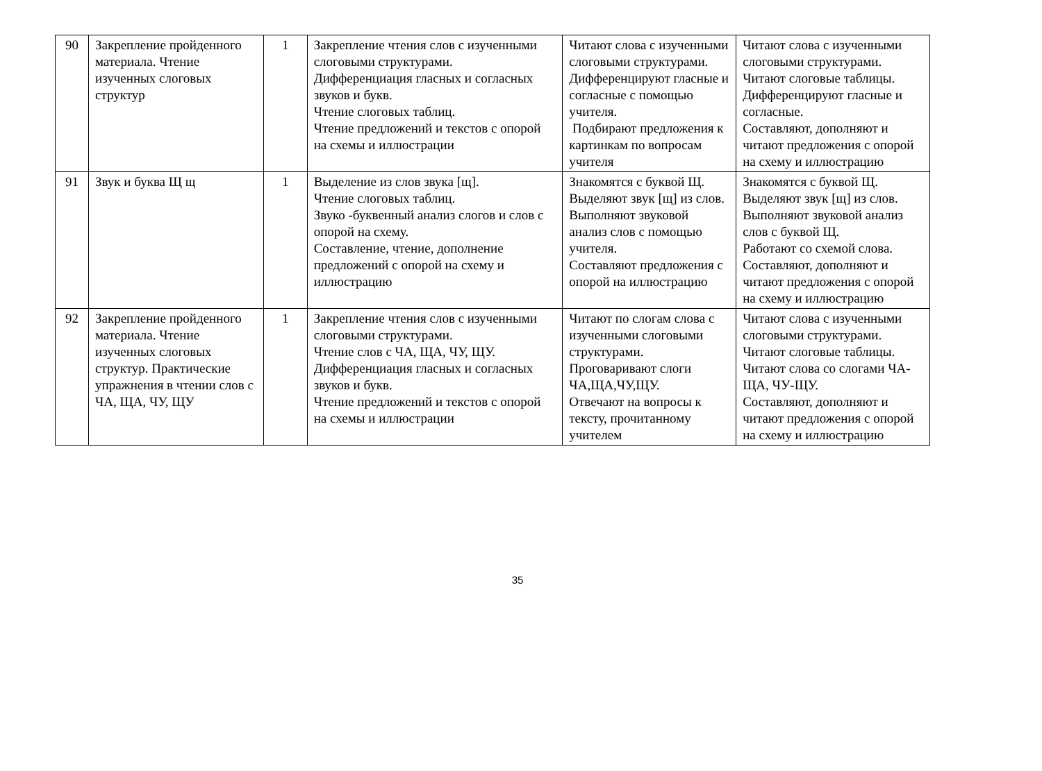| 90 | Закрепление пройденного материала. Чтение изученных слоговых структур | 1 | Закрепление чтения слов с изученными слоговыми структурами. Дифференциация гласных и согласных звуков и букв. Чтение слоговых таблиц. Чтение предложений и текстов с опорой на схемы и иллюстрации | Читают слова с изученными слоговыми структурами. Дифференцируют гласные и согласные с помощью учителя. Подбирают предложения к картинкам по вопросам учителя | Читают слова с изученными слоговыми структурами. Читают слоговые таблицы. Дифференцируют гласные и согласные. Составляют, дополняют и читают предложения с опорой на схему и иллюстрацию |
| 91 | Звук и буква Щ щ | 1 | Выделение из слов звука [щ]. Чтение слоговых таблиц. Звуко -буквенный анализ слогов и слов с опорой на схему. Составление, чтение, дополнение предложений с опорой на схему и иллюстрацию | Знакомятся с буквой Щ. Выделяют звук [щ] из слов. Выполняют звуковой анализ слов с помощью учителя. Составляют предложения с опорой на иллюстрацию | Знакомятся с буквой Щ. Выделяют звук [щ] из слов. Выполняют звуковой анализ слов с буквой Щ. Работают со схемой слова. Составляют, дополняют и читают предложения с опорой на схему и иллюстрацию |
| 92 | Закрепление пройденного материала. Чтение изученных слоговых структур. Практические упражнения в чтении слов с ЧА, ЩА, ЧУ, ЩУ | 1 | Закрепление чтения слов с изученными слоговыми структурами. Чтение слов с ЧА, ЩА, ЧУ, ЩУ. Дифференциация гласных и согласных звуков и букв. Чтение предложений и текстов с опорой на схемы и иллюстрации | Читают по слогам слова с изученными слоговыми структурами. Проговаривают слоги ЧА,ЩА,ЧУ,ЩУ. Отвечают на вопросы к тексту, прочитанному учителем | Читают слова с изученными слоговыми структурами. Читают слоговые таблицы. Читают слова со слогами ЧА-ЩА, ЧУ-ЩУ. Составляют, дополняют и читают предложения с опорой на схему и иллюстрацию |
35